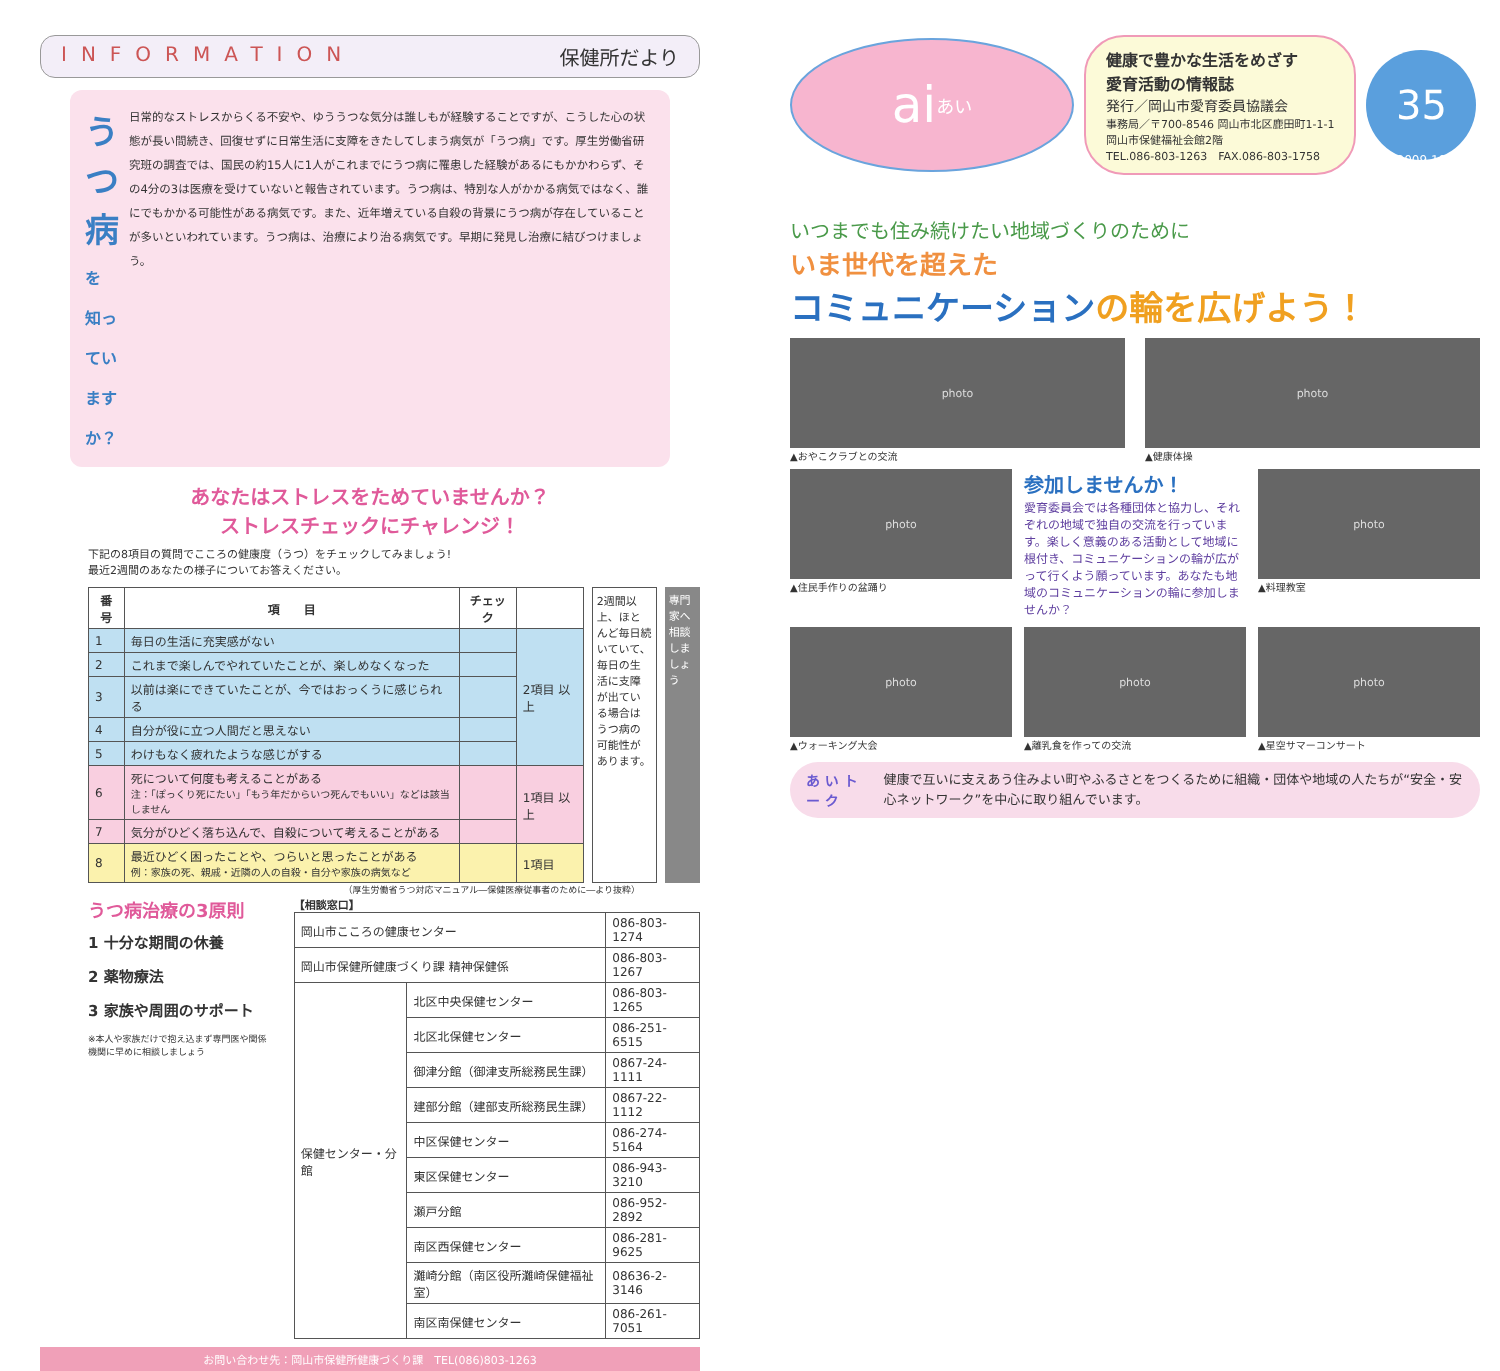INFORMATION 保健所だより
うつ病
を 知っていますか？
日常的なストレスからくる不安や、ゆううつな気分は誰しもが経験することですが、こうした心の状態が長い間続き、回復せずに日常生活に支障をきたしてしまう病気が「うつ病」です。厚生労働省研究班の調査では、国民の約15人に1人がこれまでにうつ病に罹患した経験があるにもかかわらず、その4分の3は医療を受けていないと報告されています。うつ病は、特別な人がかかる病気ではなく、誰にでもかかる可能性がある病気です。また、近年増えている自殺の背景にうつ病が存在していることが多いといわれています。うつ病は、治療により治る病気です。早期に発見し治療に結びつけましょう。
あなたはストレスをためていませんか？
ストレスチェックにチャレンジ！
下記の8項目の質問でこころの健康度（うつ）をチェックしてみましょう!
最近2週間のあなたの様子についてお答えください。
| 番号 | 項 目 | チェック | |
| --- | --- | --- | --- |
| 1 | 毎日の生活に充実感がない | | 2項目 以上 |
| 2 | これまで楽しんでやれていたことが、楽しめなくなった | | |
| 3 | 以前は楽にできていたことが、今ではおっくうに感じられる | | |
| 4 | 自分が役に立つ人間だと思えない | | |
| 5 | わけもなく疲れたような感じがする | | |
| 6 | 死について何度も考えることがある 注：「ぽっくり死にたい」「もう年だからいつ死んでもいい」などは該当しません | | 1項目 以上 |
| 7 | 気分がひどく落ち込んで、自殺について考えることがある | | |
| 8 | 最近ひどく困ったことや、つらいと思ったことがある 例：家族の死、親戚・近隣の人の自殺・自分や家族の病気など | | 1項目 |
2週間以上、ほとんど毎日続いていて、毎日の生活に支障が出ている場合はうつ病の可能性があります。
専門家へ相談しましょう
（厚生労働省うつ対応マニュアル―保健医療従事者のために―より抜粋）
うつ病治療の3原則
1 十分な期間の休養
2 薬物療法
3 家族や周囲のサポート
※本人や家族だけで抱え込まず専門医や関係機関に早めに相談しましょう
【相談窓口】
| 岡山市こころの健康センター | | 086-803-1274 |
| 岡山市保健所健康づくり課 精神保健係 | | 086-803-1267 |
| 保健センター・分館 | 北区中央保健センター | 086-803-1265 |
| | 北区北保健センター | 086-251-6515 |
| | 御津分館（御津支所総務民生課） | 0867-24-1111 |
| | 建部分館（建部支所総務民生課） | 0867-22-1112 |
| | 中区保健センター | 086-274-5164 |
| | 東区保健センター | 086-943-3210 |
| | 瀬戸分館 | 086-952-2892 |
| | 南区西保健センター | 086-281-9625 |
| | 灘崎分館（南区役所灘崎保健福祉室） | 08636-2-3146 |
| | 南区南保健センター | 086-261-7051 |
お問い合わせ先：岡山市保健所健康づくり課　TEL(086)803-1263
ai あい
健康で豊かな生活をめざす
愛育活動の情報誌
発行／岡山市愛育委員協議会
事務局／〒700-8546 岡山市北区鹿田町1-1-1
岡山市保健福祉会館2階
TEL.086-803-1263　FAX.086-803-1758
35
2009.10
いつまでも住み続けたい地域づくりのために
いま世代を超えた
コミュニケーションの輪を広げよう！
photo
▲おやこクラブとの交流
photo
▲健康体操
photo
▲住民手作りの盆踊り
参加しませんか！
愛育委員会では各種団体と協力し、それぞれの地域で独自の交流を行っています。楽しく意義のある活動として地域に根付き、コミュニケーションの輪が広がって行くよう願っています。あなたも地域のコミュニケーションの輪に参加しませんか？
photo
▲料理教室
photo
▲ウォーキング大会
photo
▲離乳食を作っての交流
photo
▲星空サマーコンサート
あ い ト ー ク 健康で互いに支えあう住みよい町やふるさとをつくるために組織・団体や地域の人たちが“安全・安心ネットワーク”を中心に取り組んでいます。